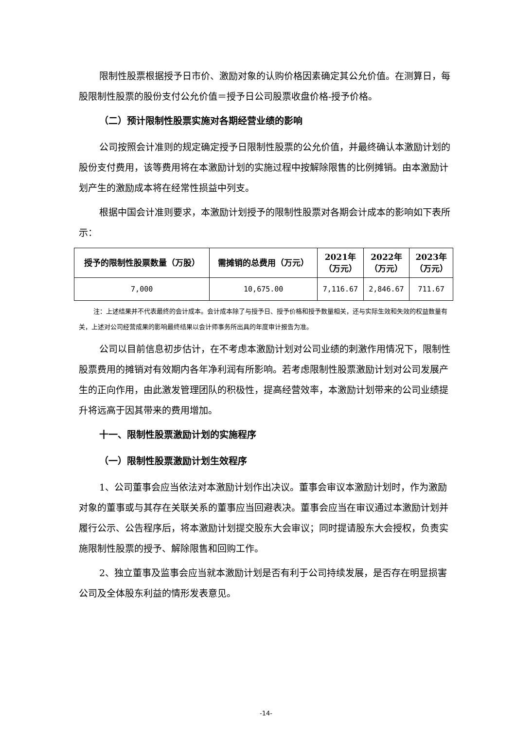限制性股票根据授予日市价、激励对象的认购价格因素确定其公允价值。在测算日，每股限制性股票的股份支付公允价值＝授予日公司股票收盘价格-授予价格。
（二）预计限制性股票实施对各期经营业绩的影响
公司按照会计准则的规定确定授予日限制性股票的公允价值，并最终确认本激励计划的股份支付费用，该等费用将在本激励计划的实施过程中按解除限售的比例摊销。由本激励计划产生的激励成本将在经常性损益中列支。
根据中国会计准则要求，本激励计划授予的限制性股票对各期会计成本的影响如下表所示：
| 授予的限制性股票数量（万股） | 需摊销的总费用（万元） | 2021年 （万元） | 2022年 （万元） | 2023年 （万元） |
| --- | --- | --- | --- | --- |
| 7,000 | 10,675.00 | 7,116.67 | 2,846.67 | 711.67 |
注：上述结果并不代表最终的会计成本。会计成本除了与授予日、授予价格和授予数量相关，还与实际生效和失效的权益数量有关，上述对公司经营成果的影响最终结果以会计师事务所出具的年度审计报告为准。
公司以目前信息初步估计，在不考虑本激励计划对公司业绩的刺激作用情况下，限制性股票费用的摊销对有效期内各年净利润有所影响。若考虑限制性股票激励计划对公司发展产生的正向作用，由此激发管理团队的积极性，提高经营效率，本激励计划带来的公司业绩提升将远高于因其带来的费用增加。
十一、限制性股票激励计划的实施程序
（一）限制性股票激励计划生效程序
1、公司董事会应当依法对本激励计划作出决议。董事会审议本激励计划时，作为激励对象的董事或与其存在关联关系的董事应当回避表决。董事会应当在审议通过本激励计划并履行公示、公告程序后，将本激励计划提交股东大会审议；同时提请股东大会授权，负责实施限制性股票的授予、解除限售和回购工作。
2、独立董事及监事会应当就本激励计划是否有利于公司持续发展，是否存在明显损害公司及全体股东利益的情形发表意见。
-14-